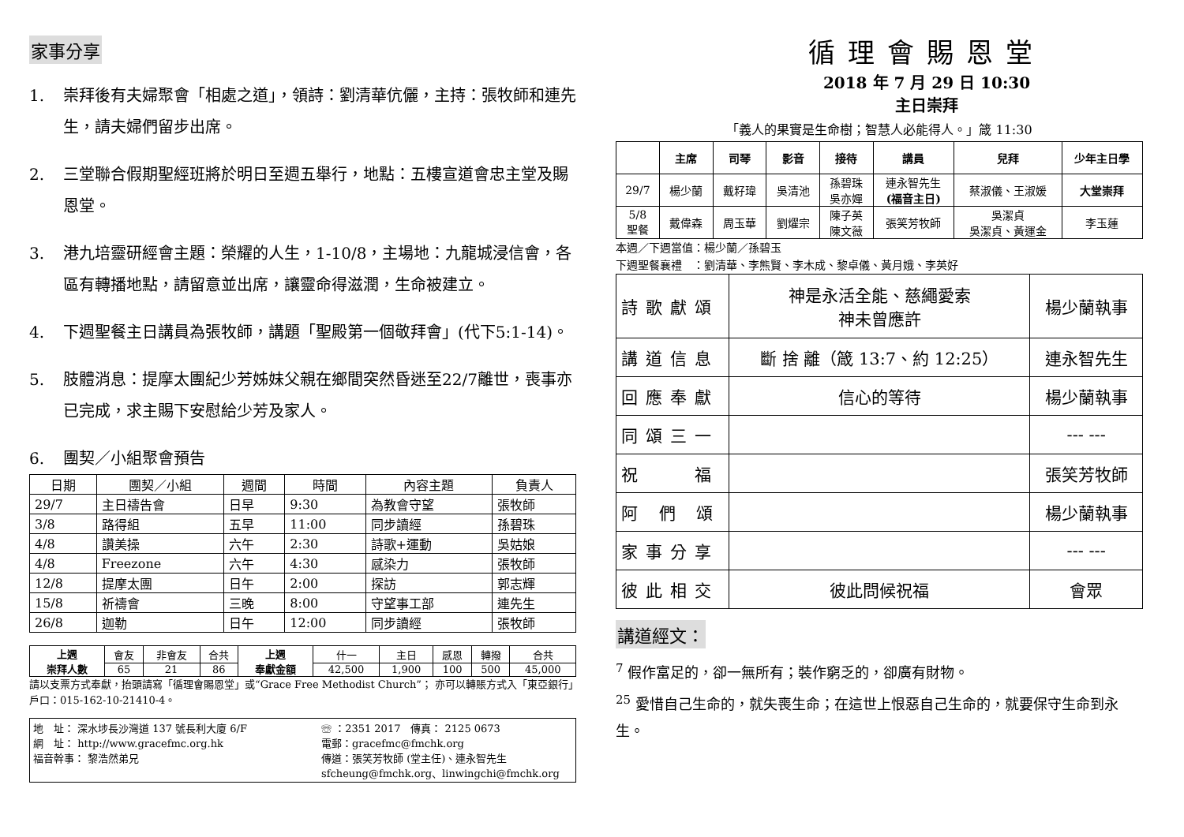家事分享
1. 崇拜後有夫婦聚會「相處之道」，領詩：劉清華伉儷，主持：張牧師和連先生，請夫婦們留步出席。
2. 三堂聯合假期聖經班將於明日至週五舉行，地點：五樓宣道會忠主堂及賜恩堂。
3. 港九培靈研經會主題：榮耀的人生，1-10/8，主場地：九龍城浸信會，各區有轉播地點，請留意並出席，讓靈命得滋潤，生命被建立。
4. 下週聖餐主日講員為張牧師，講題「聖殿第一個敬拜會」(代下5:1-14)。
5. 肢體消息：提摩太團紀少芳姊妹父親在鄉間突然昏迷至22/7離世，喪事亦已完成，求主賜下安慰給少芳及家人。
6. 團契／小組聚會預告
| 日期 | 團契／小組 | 週間 | 時間 | 內容主題 | 負責人 |
| --- | --- | --- | --- | --- | --- |
| 29/7 | 主日禱告會 | 日早 | 9:30 | 為教會守望 | 張牧師 |
| 3/8 | 路得組 | 五早 | 11:00 | 同步讀經 | 孫碧珠 |
| 4/8 | 讚美操 | 六午 | 2:30 | 詩歌+運動 | 吳姑娘 |
| 4/8 | Freezone | 六午 | 4:30 | 感染力 | 張牧師 |
| 12/8 | 提摩太團 | 日午 | 2:00 | 探訪 | 郭志輝 |
| 15/8 | 祈禱會 | 三晚 | 8:00 | 守望事工部 | 連先生 |
| 26/8 | 迦勒 | 日午 | 12:00 | 同步讀經 | 張牧師 |
| 上週 崇拜人數 | 會友 | 非會友 | 合共 | 上週 奉獻金額 | 什一 | 主日 | 感恩 | 轉撥 | 合共 |
| | 65 | 21 | 86 | | 42,500 | 1,900 | 100 | 500 | 45,000 |
請以支票方式奉獻，抬頭請寫「循理會賜恩堂」或“Grace Free Methodist Church”； 亦可以轉賬方式入「東亞銀行」戶口：015-162-10-21410-4。
地　址： 深水埗長沙灣道 137 號長利大廈 6/F
網　址： http://www.gracefmc.org.hk
福音幹事： 黎浩然弟兄
☏ ：2351 2017　傳真： 2125 0673
電郵：gracefmc@fmchk.org
傳道：張笑芳牧師 (堂主任)、連永智先生
sfcheung@fmchk.org、linwingchi@fmchk.org
循理會賜恩堂
2018 年 7 月 29 日 10:30
主日崇拜
「義人的果實是生命樹；智慧人必能得人。」箴 11:30
| | 主席 | 司琴 | 影音 | 接待 | 講員 | 兒拜 | 少年主日學 |
| --- | --- | --- | --- | --- | --- | --- | --- |
| 29/7 | 楊少蘭 | 戴籽瑋 | 吳清池 | 孫碧珠 吳亦嬋 | 連永智先生 (福音主日) | 蔡淑儀、王淑媛 | 大堂崇拜 |
| 5/8 聖餐 | 戴偉森 | 周玉華 | 劉燿宗 | 陳子英 陳文薇 | 張笑芳牧師 | 吳潔貞 吳潔貞、黃運金 | 李玉蓮 |
本週／下週當值：楊少蘭／孫碧玉
下週聖餐襄禮　：劉清華、李熊賢、李木成、黎卓儀、黃月娥、李英好
| 詩歌獻頌 | 神是永活全能、慈繩愛索 神未曾應許 | 楊少蘭執事 |
| 講道信息 | 斷 捨 離（箴 13:7、約 12:25） | 連永智先生 |
| 回應奉獻 | 信心的等待 | 楊少蘭執事 |
| 同頌三一 | | --- --- |
| 祝 福 | | 張笑芳牧師 |
| 阿 們 頌 | | 楊少蘭執事 |
| 家事分享 | | --- --- |
| 彼此相交 | 彼此問候祝福 | 會眾 |
講道經文：
<sup>7</sup> 假作富足的，卻一無所有；裝作窮乏的，卻廣有財物。
<sup>25</sup> 愛惜自己生命的，就失喪生命；在這世上恨惡自己生命的，就要保守生命到永生。